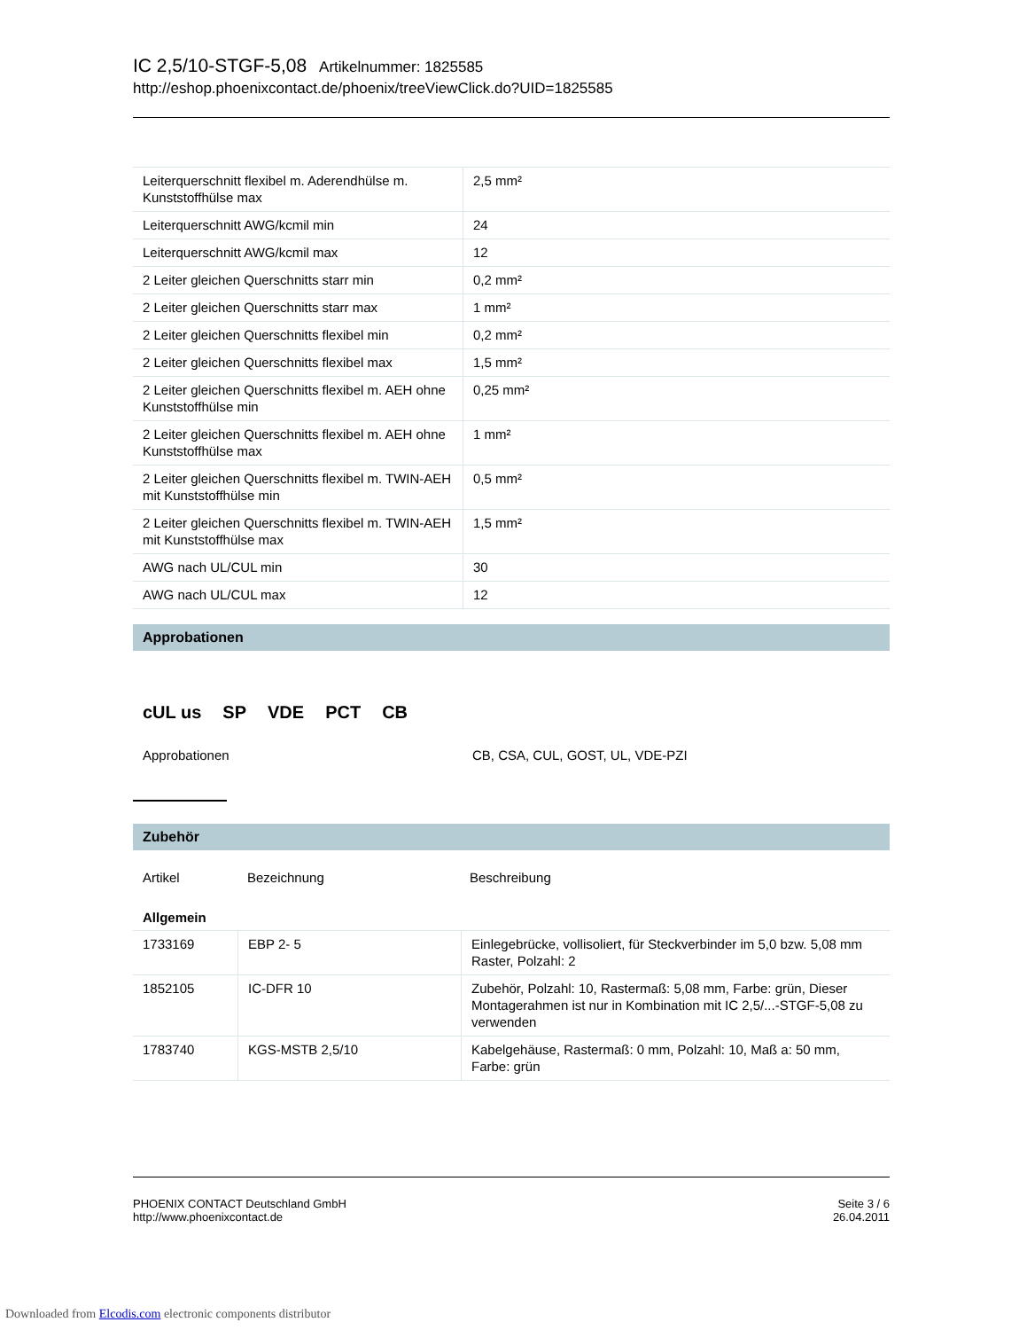IC 2,5/10-STGF-5,08 Artikelnummer: 1825585
http://eshop.phoenixcontact.de/phoenix/treeViewClick.do?UID=1825585
| Leiterquerschnitt flexibel m. Aderendhülse m. Kunststoffhülse max | 2,5 mm² |
| Leiterquerschnitt AWG/kcmil min | 24 |
| Leiterquerschnitt AWG/kcmil max | 12 |
| 2 Leiter gleichen Querschnitts starr min | 0,2 mm² |
| 2 Leiter gleichen Querschnitts starr max | 1 mm² |
| 2 Leiter gleichen Querschnitts flexibel min | 0,2 mm² |
| 2 Leiter gleichen Querschnitts flexibel max | 1,5 mm² |
| 2 Leiter gleichen Querschnitts flexibel m. AEH ohne Kunststoffhülse min | 0,25 mm² |
| 2 Leiter gleichen Querschnitts flexibel m. AEH ohne Kunststoffhülse max | 1 mm² |
| 2 Leiter gleichen Querschnitts flexibel m. TWIN-AEH mit Kunststoffhülse min | 0,5 mm² |
| 2 Leiter gleichen Querschnitts flexibel m. TWIN-AEH mit Kunststoffhülse max | 1,5 mm² |
| AWG nach UL/CUL min | 30 |
| AWG nach UL/CUL max | 12 |
Approbationen
cUL us SP VDE PCT CB
Approbationen CB, CSA, CUL, GOST, UL, VDE-PZI
Zubehör
Artikel Bezeichnung Beschreibung
Allgemein
| 1733169 | EBP 2- 5 | Einlegebrücke, vollisoliert, für Steckverbinder im 5,0 bzw. 5,08 mm Raster, Polzahl: 2 |
| 1852105 | IC-DFR 10 | Zubehör, Polzahl: 10, Rastermaß: 5,08 mm, Farbe: grün, Dieser Montagerahmen ist nur in Kombination mit IC 2,5/...-STGF-5,08 zu verwenden |
| 1783740 | KGS-MSTB 2,5/10 | Kabelgehäuse, Rastermaß: 0 mm, Polzahl: 10, Maß a: 50 mm, Farbe: grün |
PHOENIX CONTACT Deutschland GmbH
http://www.phoenixcontact.de
Seite 3 / 6
26.04.2011
Downloaded from Elcodis.com electronic components distributor